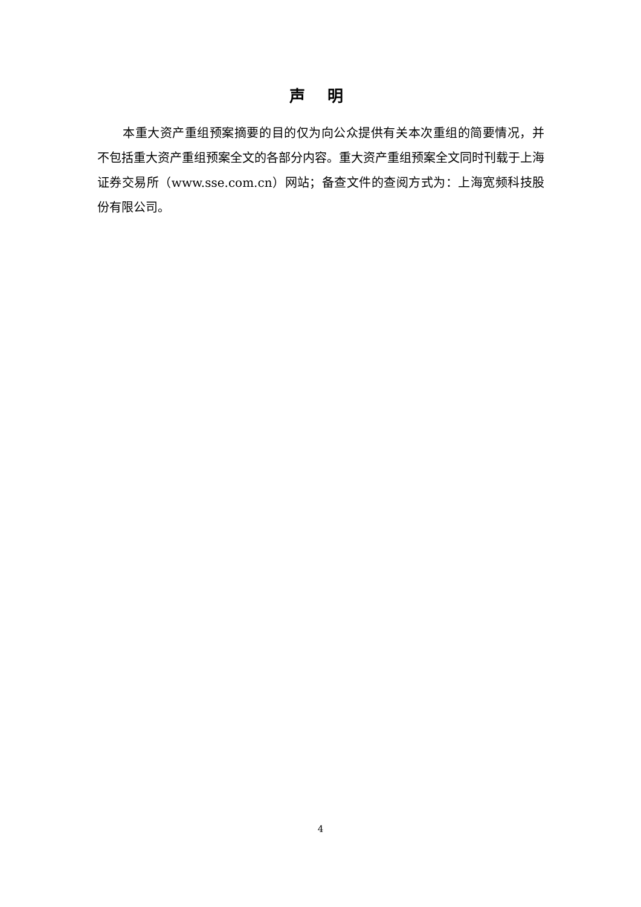声 明
本重大资产重组预案摘要的目的仅为向公众提供有关本次重组的简要情况，并不包括重大资产重组预案全文的各部分内容。重大资产重组预案全文同时刊载于上海证券交易所（www.sse.com.cn）网站；备查文件的查阅方式为：上海宽频科技股份有限公司。
4